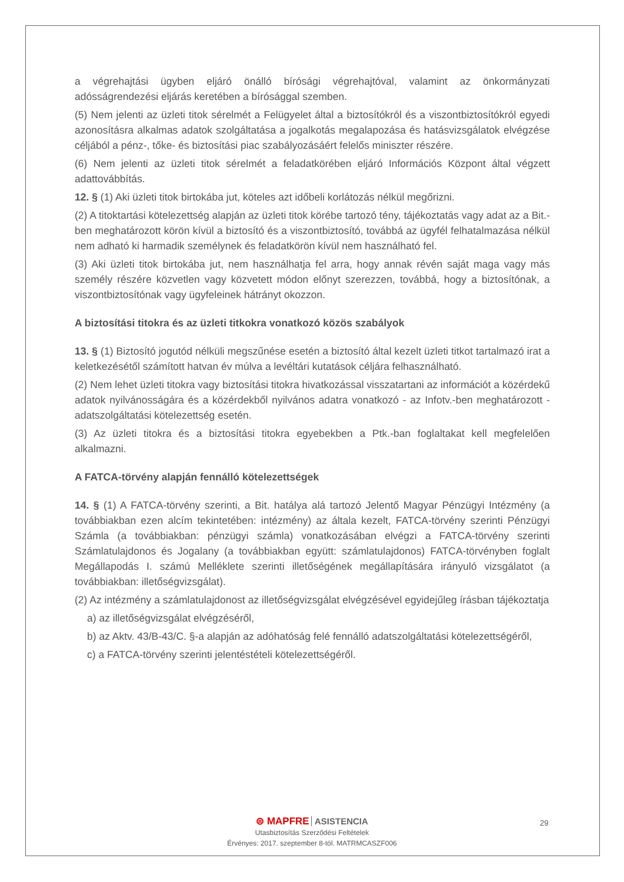a végrehajtási ügyben eljáró önálló bírósági végrehajtóval, valamint az önkormányzati adósságrendezési eljárás keretében a bírósággal szemben.
(5) Nem jelenti az üzleti titok sérelmét a Felügyelet által a biztosítókról és a viszontbiztosítókról egyedi azonosításra alkalmas adatok szolgáltatása a jogalkotás megalapozása és hatásvizsgálatok elvégzése céljából a pénz-, tőke- és biztosítási piac szabályozásáért felelős miniszter részére.
(6) Nem jelenti az üzleti titok sérelmét a feladatkörében eljáró Információs Központ által végzett adattovábbítás.
12. § (1) Aki üzleti titok birtokába jut, köteles azt időbeli korlátozás nélkül megőrizni.
(2) A titoktartási kötelezettség alapján az üzleti titok körébe tartozó tény, tájékoztatás vagy adat az a Bit.-ben meghatározott körön kívül a biztosító és a viszontbiztosító, továbbá az ügyfél felhatalmazása nélkül nem adható ki harmadik személynek és feladatkörön kívül nem használható fel.
(3) Aki üzleti titok birtokába jut, nem használhatja fel arra, hogy annak révén saját maga vagy más személy részére közvetlen vagy közvetett módon előnyt szerezzen, továbbá, hogy a biztosítónak, a viszontbiztosítónak vagy ügyfeleinek hátrányt okozzon.
A biztosítási titokra és az üzleti titkokra vonatkozó közös szabályok
13. § (1) Biztosító jogutód nélküli megszűnése esetén a biztosító által kezelt üzleti titkot tartalmazó irat a keletkezésétől számított hatvan év múlva a levéltári kutatások céljára felhasználható.
(2) Nem lehet üzleti titokra vagy biztosítási titokra hivatkozással visszatartani az információt a közérdekű adatok nyilvánosságára és a közérdekből nyilvános adatra vonatkozó - az Infotv.-ben meghatározott - adatszolgáltatási kötelezettség esetén.
(3) Az üzleti titokra és a biztosítási titokra egyebekben a Ptk.-ban foglaltakat kell megfelelően alkalmazni.
A FATCA-törvény alapján fennálló kötelezettségek
14. § (1) A FATCA-törvény szerinti, a Bit. hatálya alá tartozó Jelentő Magyar Pénzügyi Intézmény (a továbbiakban ezen alcím tekintetében: intézmény) az általa kezelt, FATCA-törvény szerinti Pénzügyi Számla (a továbbiakban: pénzügyi számla) vonatkozásában elvégzi a FATCA-törvény szerinti Számlatulajdonos és Jogalany (a továbbiakban együtt: számlatulajdonos) FATCA-törvényben foglalt Megállapodás I. számú Melléklete szerinti illetőségének megállapítására irányuló vizsgálatot (a továbbiakban: illetőségvizsgálat).
(2) Az intézmény a számlatulajdonost az illetőségvizsgálat elvégzésével egyidejűleg írásban tájékoztatja
a) az illetőségvizsgálat elvégzéséről,
b) az Aktv. 43/B-43/C. §-a alapján az adóhatóság felé fennálló adatszolgáltatási kötelezettségéről,
c) a FATCA-törvény szerinti jelentéstételi kötelezettségéről.
⊜ MAPFRE ASISTENCIA
Utasbiztosítás Szerződési Feltételek
Érvényes: 2017. szeptember 8-tól. MATRMCASZF006
29